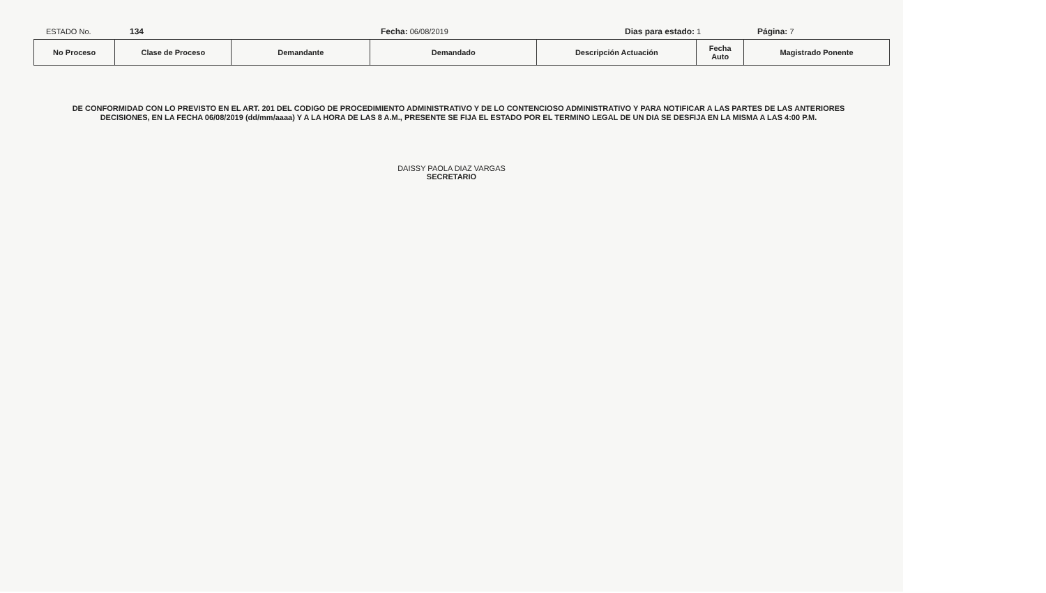ESTADO No. 134 Fecha: 06/08/2019 Dias para estado: 1 Página: 7
| No Proceso | Clase de Proceso | Demandante | Demandado | Descripción Actuación | Fecha Auto | Magistrado Ponente |
| --- | --- | --- | --- | --- | --- | --- |
DE CONFORMIDAD CON LO PREVISTO EN EL ART. 201 DEL CODIGO DE PROCEDIMIENTO ADMINISTRATIVO Y DE LO CONTENCIOSO ADMINISTRATIVO Y PARA NOTIFICAR A LAS PARTES DE LAS ANTERIORES DECISIONES, EN LA FECHA 06/08/2019 (dd/mm/aaaa) Y A LA HORA DE LAS 8 A.M., PRESENTE SE FIJA EL ESTADO POR EL TERMINO LEGAL DE UN DIA SE DESFIJA EN LA MISMA A LAS 4:00 P.M.
DAISSY PAOLA DIAZ VARGAS
SECRETARIO